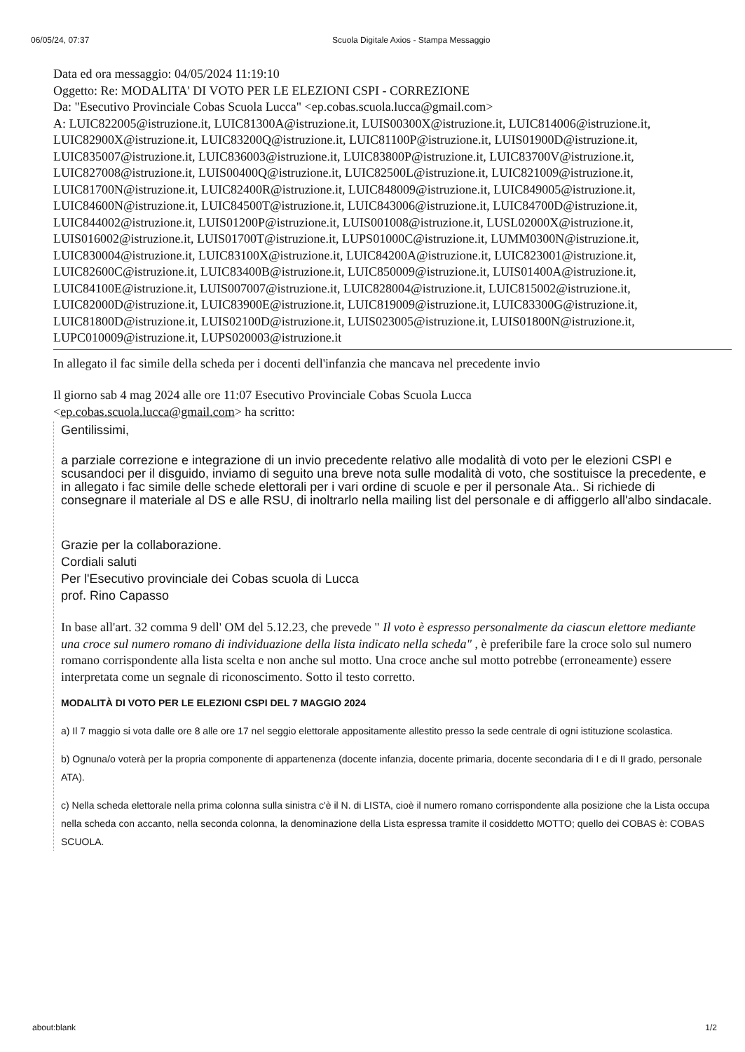06/05/24, 07:37 Scuola Digitale Axios - Stampa Messaggio
Data ed ora messaggio: 04/05/2024 11:19:10
Oggetto: Re: MODALITA' DI VOTO PER LE ELEZIONI CSPI - CORREZIONE
Da: "Esecutivo Provinciale Cobas Scuola Lucca" <ep.cobas.scuola.lucca@gmail.com>
A: LUIC822005@istruzione.it, LUIC81300A@istruzione.it, LUIS00300X@istruzione.it, LUIC814006@istruzione.it, LUIC82900X@istruzione.it, LUIC83200Q@istruzione.it, LUIC81100P@istruzione.it, LUIS01900D@istruzione.it, LUIC835007@istruzione.it, LUIC836003@istruzione.it, LUIC83800P@istruzione.it, LUIC83700V@istruzione.it, LUIC827008@istruzione.it, LUIS00400Q@istruzione.it, LUIC82500L@istruzione.it, LUIC821009@istruzione.it, LUIC81700N@istruzione.it, LUIC82400R@istruzione.it, LUIC848009@istruzione.it, LUIC849005@istruzione.it, LUIC84600N@istruzione.it, LUIC84500T@istruzione.it, LUIC843006@istruzione.it, LUIC84700D@istruzione.it, LUIC844002@istruzione.it, LUIS01200P@istruzione.it, LUIS001008@istruzione.it, LUSL02000X@istruzione.it, LUIS016002@istruzione.it, LUIS01700T@istruzione.it, LUPS01000C@istruzione.it, LUMM0300N@istruzione.it, LUIC830004@istruzione.it, LUIC83100X@istruzione.it, LUIC84200A@istruzione.it, LUIC823001@istruzione.it, LUIC82600C@istruzione.it, LUIC83400B@istruzione.it, LUIC850009@istruzione.it, LUIS01400A@istruzione.it, LUIC84100E@istruzione.it, LUIS007007@istruzione.it, LUIC828004@istruzione.it, LUIC815002@istruzione.it, LUIC82000D@istruzione.it, LUIC83900E@istruzione.it, LUIC819009@istruzione.it, LUIC83300G@istruzione.it, LUIC81800D@istruzione.it, LUIS02100D@istruzione.it, LUIS023005@istruzione.it, LUIS01800N@istruzione.it, LUPC010009@istruzione.it, LUPS020003@istruzione.it
In allegato il fac simile della scheda per i docenti dell'infanzia che mancava nel precedente invio
Il giorno sab 4 mag 2024 alle ore 11:07 Esecutivo Provinciale Cobas Scuola Lucca
<ep.cobas.scuola.lucca@gmail.com> ha scritto:
Gentilissimi,
a parziale correzione e integrazione di un invio precedente relativo alle modalità di voto per le elezioni CSPI e scusandoci per il disguido, inviamo di seguito una breve nota sulle modalità di voto, che sostituisce la precedente, e in allegato i fac simile delle schede elettorali per i vari ordine di scuole e per il personale Ata.. Si richiede di consegnare il materiale al DS e alle RSU, di inoltrarlo nella mailing list del personale e di affiggerlo all'albo sindacale.
Grazie per la collaborazione.
Cordiali saluti
Per l'Esecutivo provinciale dei Cobas scuola di Lucca
prof. Rino Capasso
In base all'art. 32 comma 9 dell' OM del 5.12.23, che prevede " Il voto è espresso personalmente da ciascun elettore mediante una croce sul numero romano di individuazione della lista indicato nella scheda" , è preferibile fare la croce solo sul numero romano corrispondente alla lista scelta e non anche sul motto. Una croce anche sul motto potrebbe (erroneamente) essere interpretata come un segnale di riconoscimento. Sotto il testo corretto.
MODALITÀ DI VOTO PER LE ELEZIONI CSPI DEL 7 MAGGIO 2024
a) Il 7 maggio si vota dalle ore 8 alle ore 17 nel seggio elettorale appositamente allestito presso la sede centrale di ogni istituzione scolastica.
b) Ognuna/o voterà per la propria componente di appartenenza (docente infanzia, docente primaria, docente secondaria di I e di II grado, personale ATA).
c) Nella scheda elettorale nella prima colonna sulla sinistra c'è il N. di LISTA, cioè il numero romano corrispondente alla posizione che la Lista occupa nella scheda con accanto, nella seconda colonna, la denominazione della Lista espressa tramite il cosiddetto MOTTO; quello dei COBAS è: COBAS SCUOLA.
about:blank 1/2